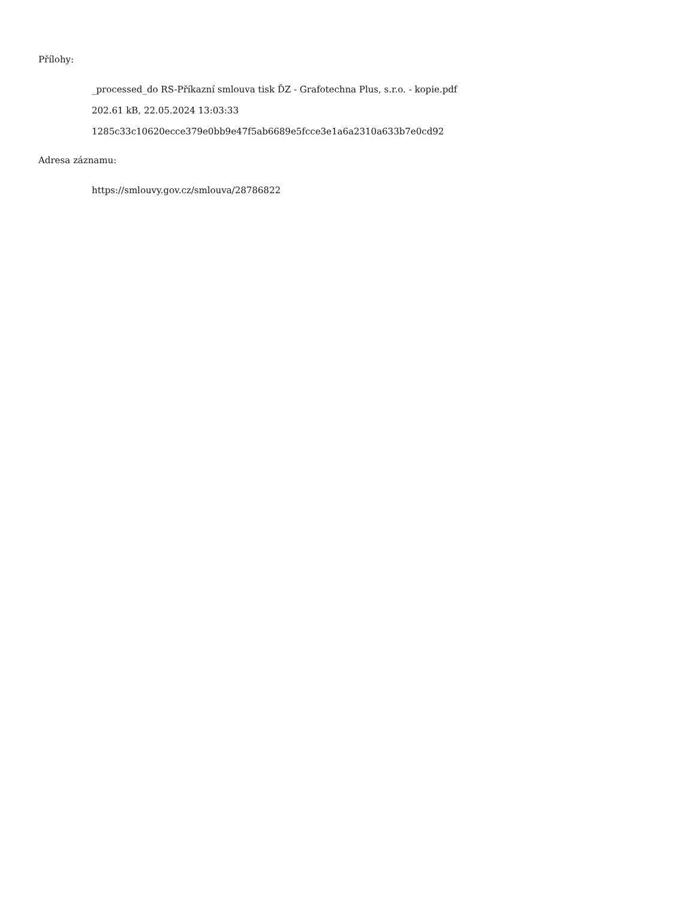Přílohy:
_processed_do RS-Příkazní smlouva tisk ĎZ - Grafotechna Plus, s.r.o. - kopie.pdf
202.61 kB, 22.05.2024 13:03:33
1285c33c10620ecce379e0bb9e47f5ab6689e5fcce3e1a6a2310a633b7e0cd92
Adresa záznamu:
https://smlouvy.gov.cz/smlouva/28786822